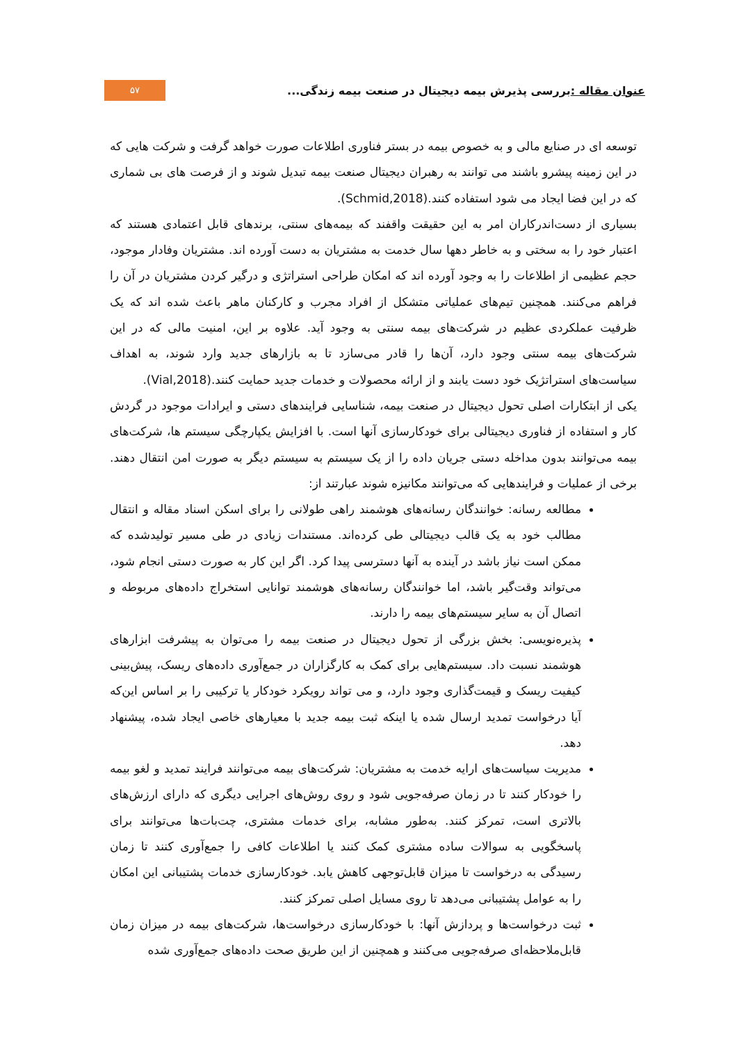عنوان مقاله : بررسی پذیرش بیمه دیجیتال در صنعت بیمه زندگی...
۵۷
توسعه ای در صنایع مالی و به خصوص بیمه در بستر فناوری اطلاعات صورت خواهد گرفت و شرکت هایی که در این زمینه پیشرو باشند می توانند به رهبران دیجیتال صنعت بیمه تبدیل شوند و از فرصت های بی شماری که در این فضا ایجاد می شود استفاده کنند.(Schmid,2018).
بسیاری از دست‌اندرکاران امر به این حقیقت واقفند که بیمه‌های سنتی، برندهای قابل اعتمادی هستند که اعتبار خود را به سختی و به خاطر دهها سال خدمت به مشتریان به دست آورده اند. مشتریان وفادار موجود، حجم عظیمی از اطلاعات را به وجود آورده اند که امکان طراحی استراتژی و درگیر کردن مشتریان در آن را فراهم می‌کنند. همچنین تیم‌های عملیاتی متشکل از افراد مجرب و کارکنان ماهر باعث شده اند که یک ظرفیت عملکردی عظیم در شرکت‌های بیمه سنتی به وجود آید. علاوه بر این، امنیت مالی که در این شرکت‌های بیمه سنتی وجود دارد، آن‌ها را قادر می‌سازد تا به بازارهای جدید وارد شوند، به اهداف سیاست‌های استراتژیک خود دست یابند و از ارائه محصولات و خدمات جدید حمایت کنند.(Vial,2018).
یکی از ابتکارات اصلی تحول دیجیتال در صنعت بیمه، شناسایی فرایندهای دستی و ایرادات موجود در گردش کار و استفاده از فناوری دیجیتالی برای خودکارسازی آنها است. با افزایش یکپارچگی سیستم ها، شرکت‌های بیمه می‌توانند بدون مداخله دستی جریان داده را از یک سیستم به سیستم دیگر به صورت امن انتقال دهند. برخی از عملیات و فرایندهایی که می‌توانند مکانیزه شوند عبارتند از:
مطالعه رسانه: خوانندگان رسانه‌های هوشمند راهی طولانی را برای اسکن اسناد مقاله و انتقال مطالب خود به یک قالب دیجیتالی طی کرده‌اند. مستندات زیادی در طی مسیر تولیدشده که ممکن است نیاز باشد در آینده به آنها دسترسی پیدا کرد. اگر این کار به صورت دستی انجام شود، می‌تواند وقت‌گیر باشد، اما خوانندگان رسانه‌های هوشمند توانایی استخراج داده‌های مربوطه و اتصال آن به سایر سیستم‌های بیمه را دارند.
پذیره‌نویسی: بخش بزرگی از تحول دیجیتال در صنعت بیمه را می‌توان به پیشرفت ابزارهای هوشمند نسبت داد. سیستم‌هایی برای کمک به کارگزاران در جمع‌آوری داده‌های ریسک، پیش‌بینی کیفیت ریسک و قیمت‌گذاری وجود دارد، و می تواند رویکرد خودکار یا ترکیبی را بر اساس این‌که آیا درخواست تمدید ارسال شده یا اینکه ثبت بیمه جدید با معیارهای خاصی ایجاد شده، پیشنهاد دهد.
مدیریت سیاست‌های ارایه خدمت به مشتریان: شرکت‌های بیمه می‌توانند فرایند تمدید و لغو بیمه را خودکار کنند تا در زمان صرفه‌جویی شود و روی روش‌های اجرایی دیگری که دارای ارزش‌های بالاتری است، تمرکز کنند. به‌طور مشابه، برای خدمات مشتری، چت‌بات‌ها می‌توانند برای پاسخگویی به سوالات ساده مشتری کمک کنند یا اطلاعات کافی را جمع‌آوری کنند تا زمان رسیدگی به درخواست تا میزان قابل‌توجهی کاهش یابد. خودکارسازی خدمات پشتیبانی این امکان را به عوامل پشتیبانی می‌دهد تا روی مسایل اصلی تمرکز کنند.
ثبت درخواست‌ها و پردازش آنها: با خودکارسازی درخواست‌ها، شرکت‌های بیمه در میزان زمان قابل‌ملاحظه‌ای صرفه‌جویی می‌کنند و همچنین از این طریق صحت داده‌های جمع‌آوری شده